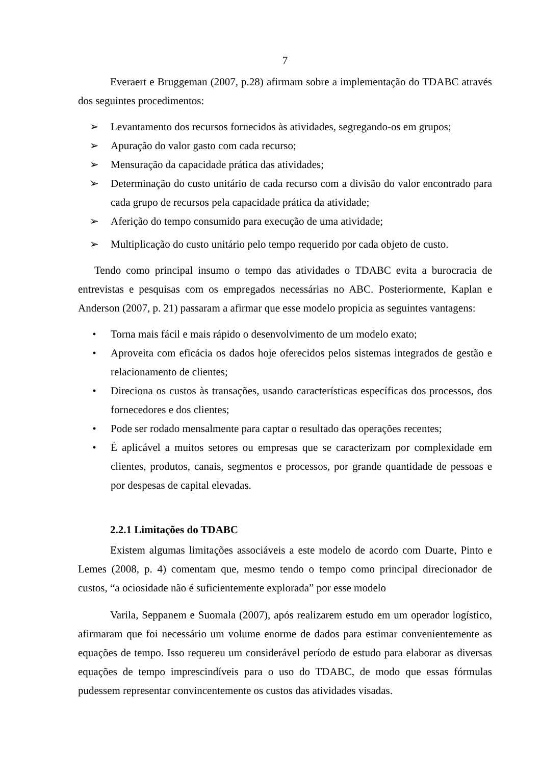7
Everaert e Bruggeman (2007, p.28) afirmam sobre a implementação do TDABC através dos seguintes procedimentos:
➢ Levantamento dos recursos fornecidos às atividades, segregando-os em grupos;
➢ Apuração do valor gasto com cada recurso;
➢ Mensuração da capacidade prática das atividades;
➢ Determinação do custo unitário de cada recurso com a divisão do valor encontrado para cada grupo de recursos pela capacidade prática da atividade;
➢ Aferição do tempo consumido para execução de uma atividade;
➢ Multiplicação do custo unitário pelo tempo requerido por cada objeto de custo.
Tendo como principal insumo o tempo das atividades o TDABC evita a burocracia de entrevistas e pesquisas com os empregados necessárias no ABC. Posteriormente, Kaplan e Anderson (2007, p. 21) passaram a afirmar que esse modelo propicia as seguintes vantagens:
• Torna mais fácil e mais rápido o desenvolvimento de um modelo exato;
• Aproveita com eficácia os dados hoje oferecidos pelos sistemas integrados de gestão e relacionamento de clientes;
• Direciona os custos às transações, usando características específicas dos processos, dos fornecedores e dos clientes;
• Pode ser rodado mensalmente para captar o resultado das operações recentes;
• É aplicável a muitos setores ou empresas que se caracterizam por complexidade em clientes, produtos, canais, segmentos e processos, por grande quantidade de pessoas e por despesas de capital elevadas.
2.2.1 Limitações do TDABC
Existem algumas limitações associáveis a este modelo de acordo com Duarte, Pinto e Lemes (2008, p. 4) comentam que, mesmo tendo o tempo como principal direcionador de custos, “a ociosidade não é suficientemente explorada” por esse modelo
Varila, Seppanem e Suomala (2007), após realizarem estudo em um operador logístico, afirmaram que foi necessário um volume enorme de dados para estimar convenientemente as equações de tempo. Isso requereu um considerável período de estudo para elaborar as diversas equações de tempo imprescindíveis para o uso do TDABC, de modo que essas fórmulas pudessem representar convincentemente os custos das atividades visadas.